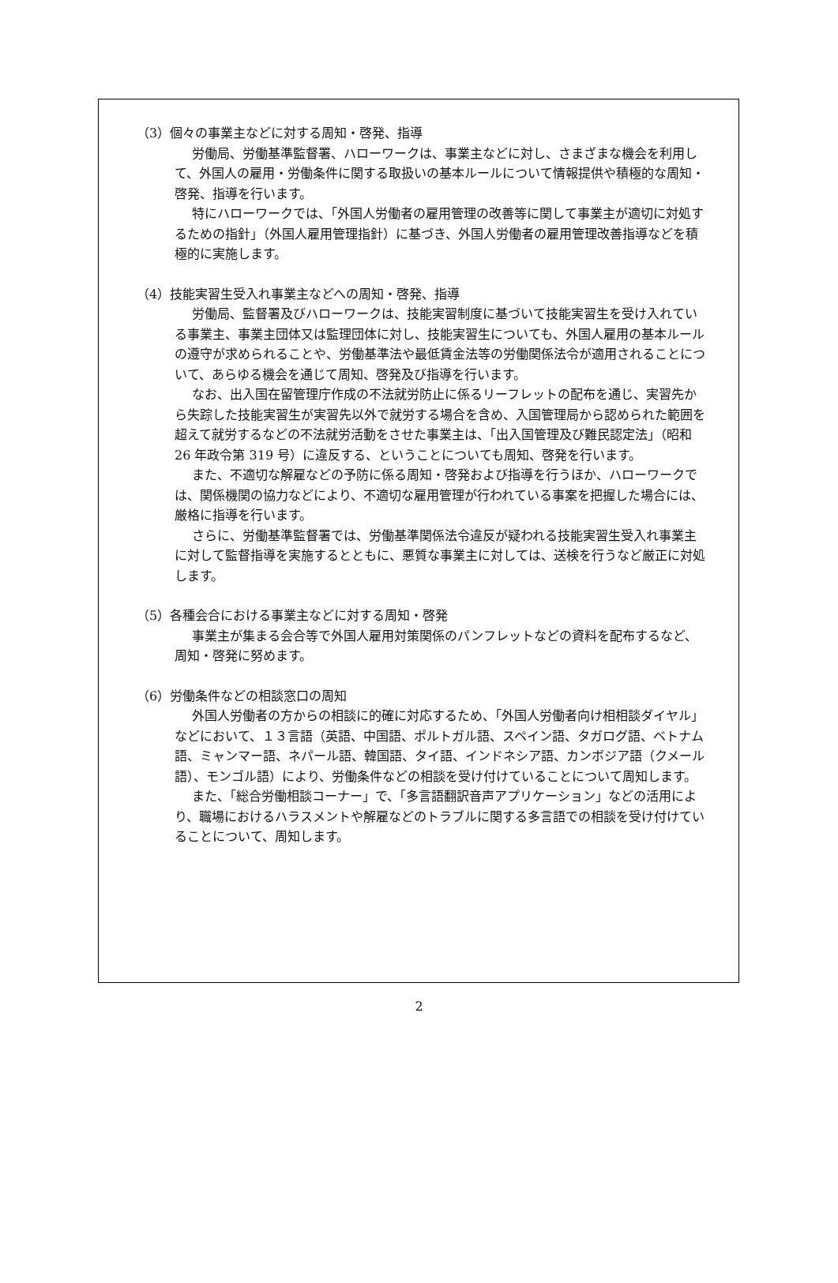（3）個々の事業主などに対する周知・啓発、指導
労働局、労働基準監督署、ハローワークは、事業主などに対し、さまざまな機会を利用して、外国人の雇用・労働条件に関する取扱いの基本ルールについて情報提供や積極的な周知・啓発、指導を行います。
特にハローワークでは、「外国人労働者の雇用管理の改善等に関して事業主が適切に対処するための指針」（外国人雇用管理指針）に基づき、外国人労働者の雇用管理改善指導などを積極的に実施します。
（4）技能実習生受入れ事業主などへの周知・啓発、指導
労働局、監督署及びハローワークは、技能実習制度に基づいて技能実習生を受け入れている事業主、事業主団体又は監理団体に対し、技能実習生についても、外国人雇用の基本ルールの遵守が求められることや、労働基準法や最低賃金法等の労働関係法令が適用されることについて、あらゆる機会を通じて周知、啓発及び指導を行います。
なお、出入国在留管理庁作成の不法就労防止に係るリーフレットの配布を通じ、実習先から失踪した技能実習生が実習先以外で就労する場合を含め、入国管理局から認められた範囲を超えて就労するなどの不法就労活動をさせた事業主は、「出入国管理及び難民認定法」（昭和 26 年政令第 319 号）に違反する、ということについても周知、啓発を行います。
また、不適切な解雇などの予防に係る周知・啓発および指導を行うほか、ハローワークでは、関係機関の協力などにより、不適切な雇用管理が行われている事案を把握した場合には、厳格に指導を行います。
さらに、労働基準監督署では、労働基準関係法令違反が疑われる技能実習生受入れ事業主に対して監督指導を実施するとともに、悪質な事業主に対しては、送検を行うなど厳正に対処します。
（5）各種会合における事業主などに対する周知・啓発
事業主が集まる会合等で外国人雇用対策関係のパンフレットなどの資料を配布するなど、周知・啓発に努めます。
（6）労働条件などの相談窓口の周知
外国人労働者の方からの相談に的確に対応するため、「外国人労働者向け相相談ダイヤル」などにおいて、１３言語（英語、中国語、ポルトガル語、スペイン語、タガログ語、ベトナム語、ミャンマー語、ネパール語、韓国語、タイ語、インドネシア語、カンボジア語（クメール語）、モンゴル語）により、労働条件などの相談を受け付けていることについて周知します。
また、「総合労働相談コーナー」で、「多言語翻訳音声アプリケーション」などの活用により、職場におけるハラスメントや解雇などのトラブルに関する多言語での相談を受け付けていることについて、周知します。
2